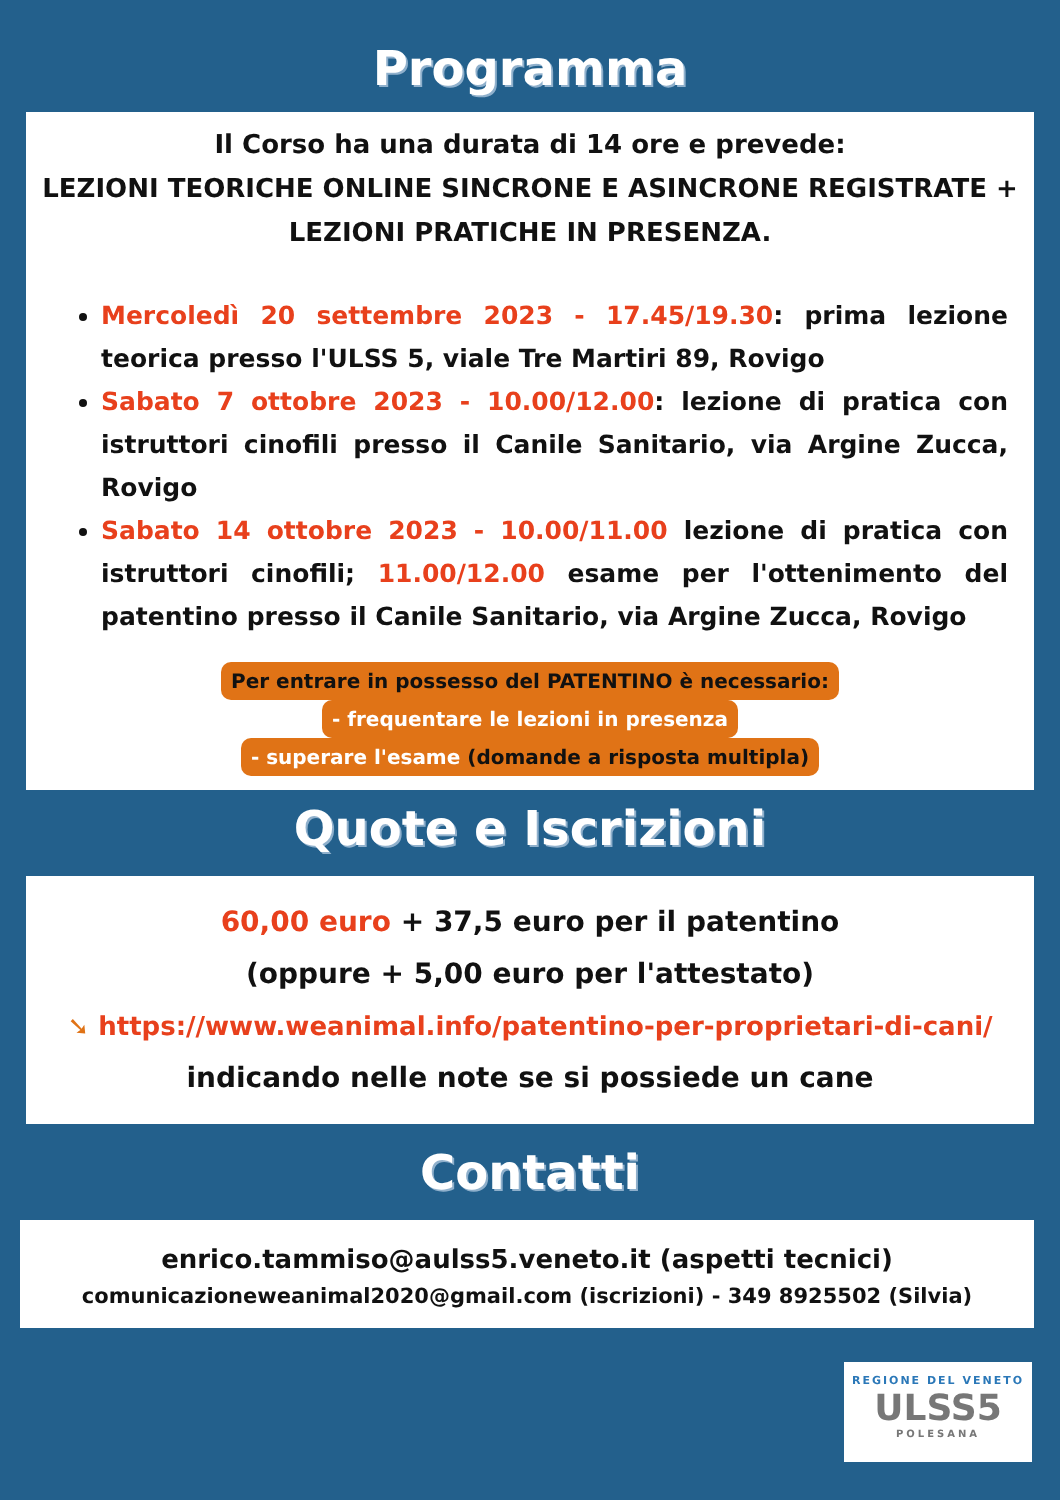Programma
Il Corso ha una durata di 14 ore e prevede:
LEZIONI TEORICHE ONLINE SINCRONE E ASINCRONE REGISTRATE + LEZIONI PRATICHE IN PRESENZA.
Mercoledì 20 settembre 2023 - 17.45/19.30: prima lezione teorica presso l'ULSS 5, viale Tre Martiri 89, Rovigo
Sabato 7 ottobre 2023 - 10.00/12.00: lezione di pratica con istruttori cinofili presso il Canile Sanitario, via Argine Zucca, Rovigo
Sabato 14 ottobre 2023 - 10.00/11.00 lezione di pratica con istruttori cinofili; 11.00/12.00 esame per l'ottenimento del patentino presso il Canile Sanitario, via Argine Zucca, Rovigo
Per entrare in possesso del PATENTINO è necessario:
- frequentare le lezioni in presenza
- superare l'esame (domande a risposta multipla)
Quote e Iscrizioni
60,00 euro + 37,5 euro per il patentino
(oppure + 5,00 euro per l'attestato)
➘ https://www.weanimal.info/patentino-per-proprietari-di-cani/
indicando nelle note se si possiede un cane
Contatti
enrico.tammiso@aulss5.veneto.it (aspetti tecnici)
comunicazioneweanimal2020@gmail.com (iscrizioni) - 349 8925502 (Silvia)
REGIONE DEL VENETO
ULSS5
POLESANA